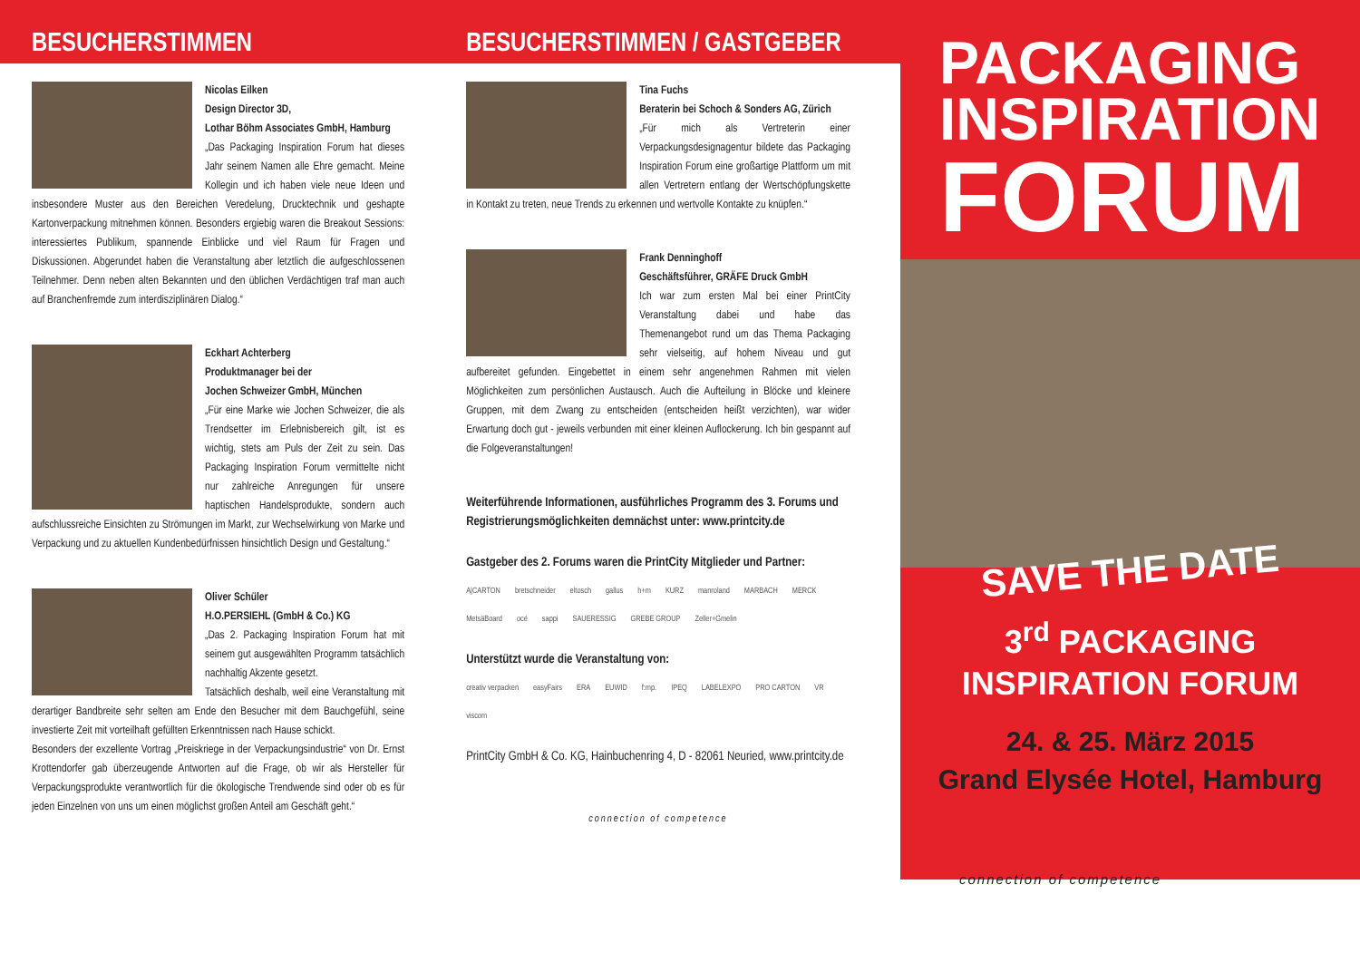BESUCHERSTIMMEN
Nicolas Eilken
Design Director 3D,
Lothar Böhm Associates GmbH, Hamburg
„Das Packaging Inspiration Forum hat dieses Jahr seinem Namen alle Ehre gemacht. Meine Kollegin und ich haben viele neue Ideen und insbesondere Muster aus den Bereichen Veredelung, Drucktechnik und geshapte Kartonverpackung mitnehmen können. Besonders ergiebig waren die Breakout Sessions: interessiertes Publikum, spannende Einblicke und viel Raum für Fragen und Diskussionen. Abgerundet haben die Veranstaltung aber letztlich die aufgeschlossenen Teilnehmer. Denn neben alten Bekannten und den üblichen Verdächtigen traf man auch auf Branchenfremde zum interdisziplinären Dialog.“
Eckhart Achterberg
Produktmanager bei der
Jochen Schweizer GmbH, München
„Für eine Marke wie Jochen Schweizer, die als Trendsetter im Erlebnisbereich gilt, ist es wichtig, stets am Puls der Zeit zu sein. Das Packaging Inspiration Forum vermittelte nicht nur zahlreiche Anregungen für unsere haptischen Handelsprodukte, sondern auch aufschlussreiche Einsichten zu Strömungen im Markt, zur Wechselwirkung von Marke und Verpackung und zu aktuellen Kundenbedürfnissen hinsichtlich Design und Gestaltung.“
Oliver Schüler
H.O.PERSIEHL (GmbH & Co.) KG
„Das 2. Packaging Inspiration Forum hat mit seinem gut ausgewählten Programm tatsächlich nachhaltig Akzente gesetzt.
Tatsächlich deshalb, weil eine Veranstaltung mit derartiger Bandbreite sehr selten am Ende den Besucher mit dem Bauchgefühl, seine investierte Zeit mit vorteilhaft gefüllten Erkenntnissen nach Hause schickt.
Besonders der exzellente Vortrag „Preiskriege in der Verpackungsindustrie“ von Dr. Ernst Krottendorfer gab überzeugende Antworten auf die Frage, ob wir als Hersteller für Verpackungsprodukte verantwortlich für die ökologische Trendwende sind oder ob es für jeden Einzelnen von uns um einen möglichst großen Anteil am Geschäft geht.“
BESUCHERSTIMMEN / GASTGEBER
Tina Fuchs
Beraterin bei Schoch & Sonders AG, Zürich
„Für mich als Vertreterin einer Verpackungsdesignagentur bildete das Packaging Inspiration Forum eine großartige Plattform um mit allen Vertretern entlang der Wertschöpfungskette in Kontakt zu treten, neue Trends zu erkennen und wertvolle Kontakte zu knüpfen.“
Frank Denninghoff
Geschäftsführer, GRÄFE Druck GmbH
Ich war zum ersten Mal bei einer PrintCity Veranstaltung dabei und habe das Themenangebot rund um das Thema Packaging sehr vielseitig, auf hohem Niveau und gut aufbereitet gefunden. Eingebettet in einem sehr angenehmen Rahmen mit vielen Möglichkeiten zum persönlichen Austausch. Auch die Aufteilung in Blöcke und kleinere Gruppen, mit dem Zwang zu entscheiden (entscheiden heißt verzichten), war wider Erwartung doch gut - jeweils verbunden mit einer kleinen Auflockerung. Ich bin gespannt auf die Folgeveranstaltungen!
Weiterführende Informationen, ausführliches Programm des 3. Forums und Registrierungsmöglichkeiten demnächst unter: www.printcity.de
Gastgeber des 2. Forums waren die PrintCity Mitglieder und Partner:
A|CARTON bretschneider eltosch gallus h+m KURZ manroland MARBACH MERCK MetsäBoard océ sappi SAUERESSIG GREBE GROUP Zeller+Gmelin
Unterstützt wurde die Veranstaltung von:
creativ verpacken easyFairs ERA EUWID f:mp. IPEQ LABELEXPO PRO CARTON VR viscom
PrintCity GmbH & Co. KG, Hainbuchenring 4, D - 82061 Neuried, www.printcity.de
connection of competence
PACKAGING
INSPIRATION
FORUM
SAVE THE DATE
3<sup>rd</sup> PACKAGING
INSPIRATION FORUM
24. & 25. März 2015
Grand Elysée Hotel, Hamburg
connection of competence